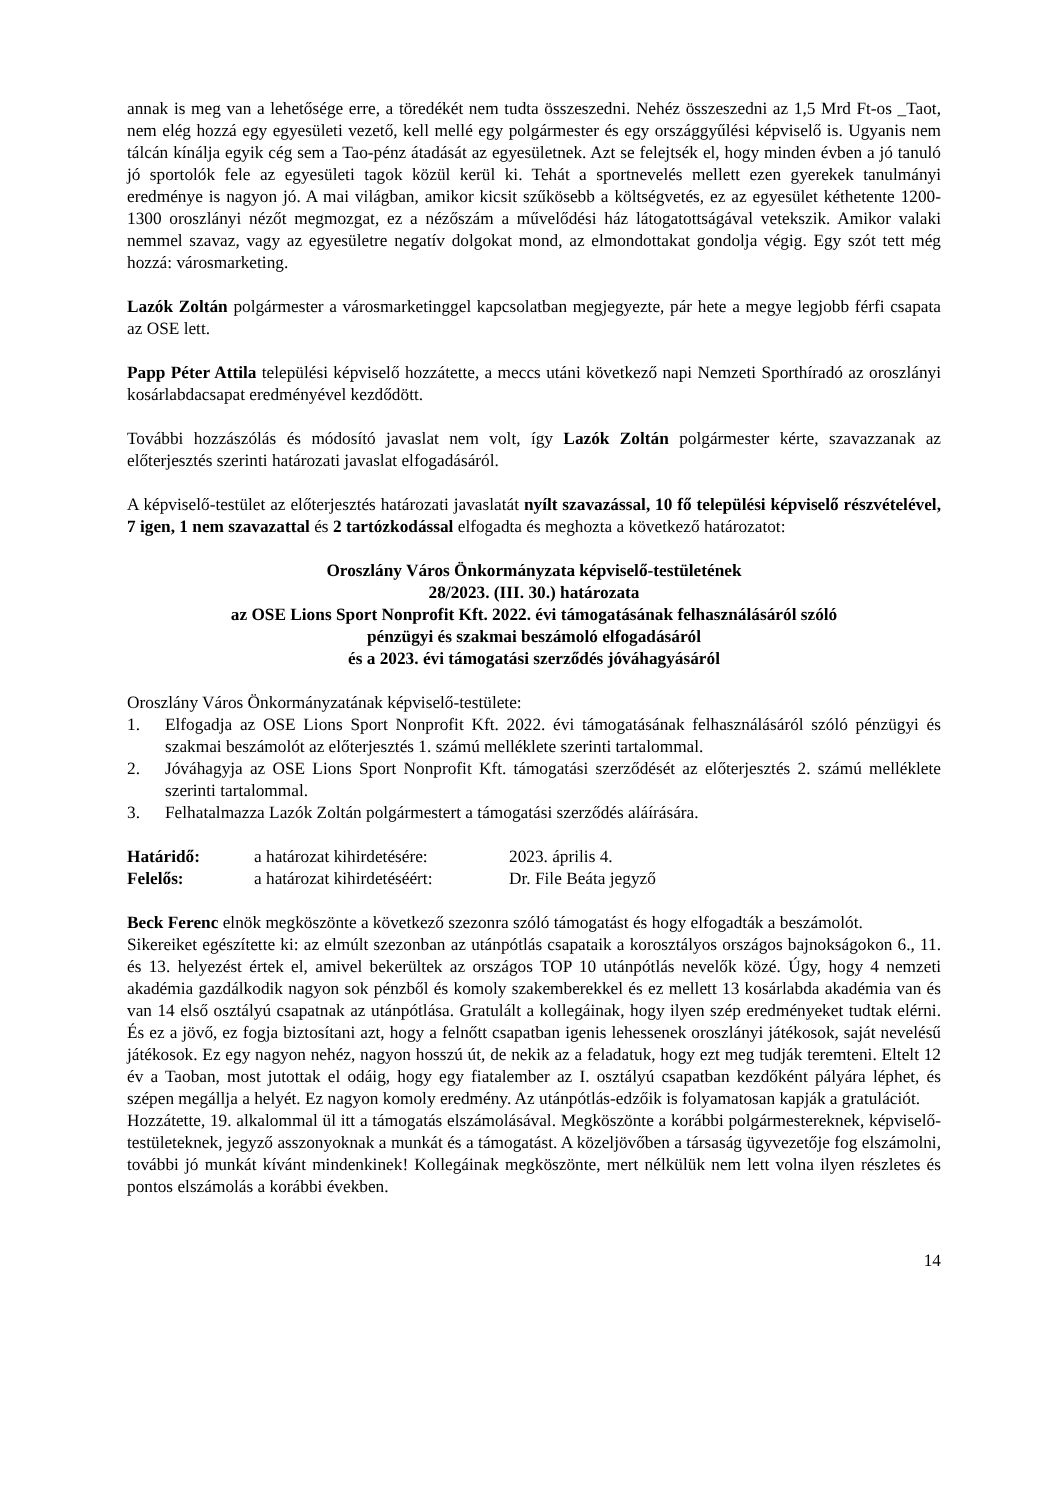annak is meg van a lehetősége erre, a töredékét nem tudta összeszedni. Nehéz összeszedni az 1,5 Mrd Ft-os _Taot, nem elég hozzá egy egyesületi vezető, kell mellé egy polgármester és egy országgyűlési képviselő is. Ugyanis nem tálcán kínálja egyik cég sem a Tao-pénz átadását az egyesületnek. Azt se felejtsék el, hogy minden évben a jó tanuló jó sportolók fele az egyesületi tagok közül kerül ki. Tehát a sportnevelés mellett ezen gyerekek tanulmányi eredménye is nagyon jó. A mai világban, amikor kicsit szűkösebb a költségvetés, ez az egyesület kéthetente 1200-1300 oroszlányi nézőt megmozgat, ez a nézőszám a művelődési ház látogatottságával vetekszik. Amikor valaki nemmel szavaz, vagy az egyesületre negatív dolgokat mond, az elmondottakat gondolja végig. Egy szót tett még hozzá: városmarketing.
Lazók Zoltán polgármester a városmarketinggel kapcsolatban megjegyezte, pár hete a megye legjobb férfi csapata az OSE lett.
Papp Péter Attila települési képviselő hozzátette, a meccs utáni következő napi Nemzeti Sporthíradó az oroszlányi kosárlabdacsapat eredményével kezdődött.
További hozzászólás és módosító javaslat nem volt, így Lazók Zoltán polgármester kérte, szavazzanak az előterjesztés szerinti határozati javaslat elfogadásáról.
A képviselő-testület az előterjesztés határozati javaslatát nyílt szavazással, 10 fő települési képviselő részvételével, 7 igen, 1 nem szavazattal és 2 tartózkodással elfogadta és meghozta a következő határozatot:
Oroszlány Város Önkormányzata képviselő-testületének
28/2023. (III. 30.) határozata
az OSE Lions Sport Nonprofit Kft. 2022. évi támogatásának felhasználásáról szóló
pénzügyi és szakmai beszámoló elfogadásáról
és a 2023. évi támogatási szerződés jóváhagyásáról
Oroszlány Város Önkormányzatának képviselő-testülete:
1. Elfogadja az OSE Lions Sport Nonprofit Kft. 2022. évi támogatásának felhasználásáról szóló pénzügyi és szakmai beszámolót az előterjesztés 1. számú melléklete szerinti tartalommal.
2. Jóváhagyja az OSE Lions Sport Nonprofit Kft. támogatási szerződését az előterjesztés 2. számú melléklete szerinti tartalommal.
3. Felhatalmazza Lazók Zoltán polgármestert a támogatási szerződés aláírására.
| Határidő: | a határozat kihirdetésére: | 2023. április 4. |
| Felelős: | a határozat kihirdetéséért: | Dr. File Beáta jegyző |
Beck Ferenc elnök megköszönte a következő szezonra szóló támogatást és hogy elfogadták a beszámolót.
Sikereiket egészítette ki: az elmúlt szezonban az utánpótlás csapataik a korosztályos országos bajnokságokon 6., 11. és 13. helyezést értek el, amivel bekerültek az országos TOP 10 utánpótlás nevelők közé. Úgy, hogy 4 nemzeti akadémia gazdálkodik nagyon sok pénzből és komoly szakemberekkel és ez mellett 13 kosárlabda akadémia van és van 14 első osztályú csapatnak az utánpótlása. Gratulált a kollegáinak, hogy ilyen szép eredményeket tudtak elérni. És ez a jövő, ez fogja biztosítani azt, hogy a felnőtt csapatban igenis lehessenek oroszlányi játékosok, saját nevelésű játékosok. Ez egy nagyon nehéz, nagyon hosszú út, de nekik az a feladatuk, hogy ezt meg tudják teremteni. Eltelt 12 év a Taoban, most jutottak el odáig, hogy egy fiatalember az I. osztályú csapatban kezdőként pályára léphet, és szépen megállja a helyét. Ez nagyon komoly eredmény. Az utánpótlás-edzőik is folyamatosan kapják a gratulációt.
Hozzátette, 19. alkalommal ül itt a támogatás elszámolásával. Megköszönte a korábbi polgármestereknek, képviselő-testületeknek, jegyző asszonyoknak a munkát és a támogatást. A közeljövőben a társaság ügyvezetője fog elszámolni, további jó munkát kívánt mindenkinek! Kollegáinak megköszönte, mert nélkülük nem lett volna ilyen részletes és pontos elszámolás a korábbi években.
14